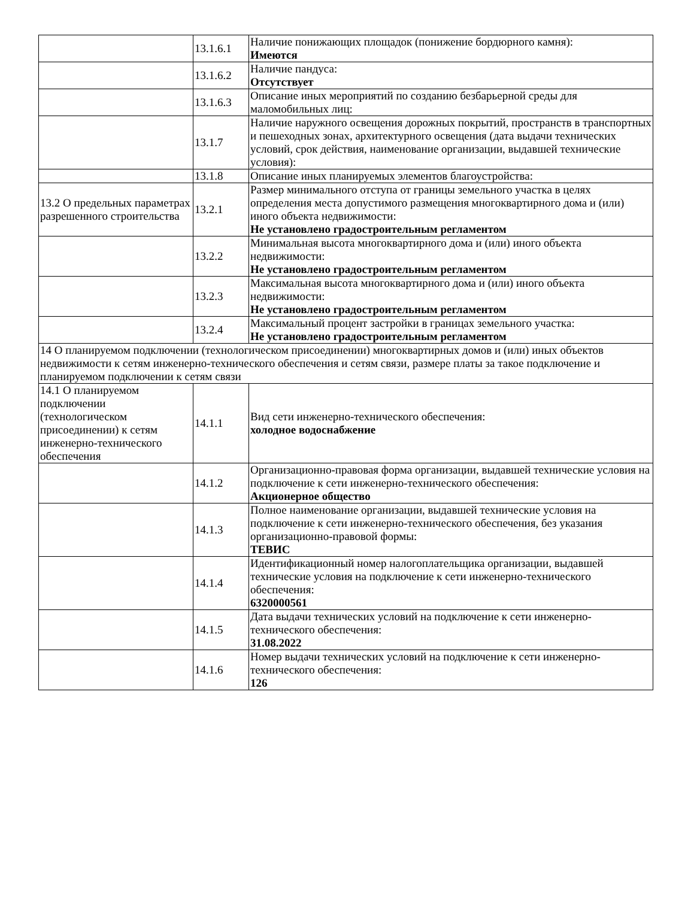| | 13.1.6.1 | Наличие понижающих площадок (понижение бордюрного камня): Имеются |
| | 13.1.6.2 | Наличие пандуса: Отсутствует |
| | 13.1.6.3 | Описание иных мероприятий по созданию безбарьерной среды для маломобильных лиц: |
| | 13.1.7 | Наличие наружного освещения дорожных покрытий, пространств в транспортных и пешеходных зонах, архитектурного освещения (дата выдачи технических условий, срок действия, наименование организации, выдавшей технические условия): |
| | 13.1.8 | Описание иных планируемых элементов благоустройства: |
| 13.2 О предельных параметрах разрешенного строительства | 13.2.1 | Размер минимального отступа от границы земельного участка в целях определения места допустимого размещения многоквартирного дома и (или) иного объекта недвижимости: Не установлено градостроительным регламентом |
| | 13.2.2 | Минимальная высота многоквартирного дома и (или) иного объекта недвижимости: Не установлено градостроительным регламентом |
| | 13.2.3 | Максимальная высота многоквартирного дома и (или) иного объекта недвижимости: Не установлено градостроительным регламентом |
| | 13.2.4 | Максимальный процент застройки в границах земельного участка: Не установлено градостроительным регламентом |
| 14 О планируемом подключении (технологическом присоединении) многоквартирных домов и (или) иных объектов недвижимости к сетям инженерно-технического обеспечения и сетям связи, размере платы за такое подключение и планируемом подключении к сетям связи | | |
| 14.1 О планируемом подключении (технологическом присоединении) к сетям инженерно-технического обеспечения | 14.1.1 | Вид сети инженерно-технического обеспечения: холодное водоснабжение |
| | 14.1.2 | Организационно-правовая форма организации, выдавшей технические условия на подключение к сети инженерно-технического обеспечения: Акционерное общество |
| | 14.1.3 | Полное наименование организации, выдавшей технические условия на подключение к сети инженерно-технического обеспечения, без указания организационно-правовой формы: ТЕВИС |
| | 14.1.4 | Идентификационный номер налогоплательщика организации, выдавшей технические условия на подключение к сети инженерно-технического обеспечения: 6320000561 |
| | 14.1.5 | Дата выдачи технических условий на подключение к сети инженерно-технического обеспечения: 31.08.2022 |
| | 14.1.6 | Номер выдачи технических условий на подключение к сети инженерно-технического обеспечения: 126 |